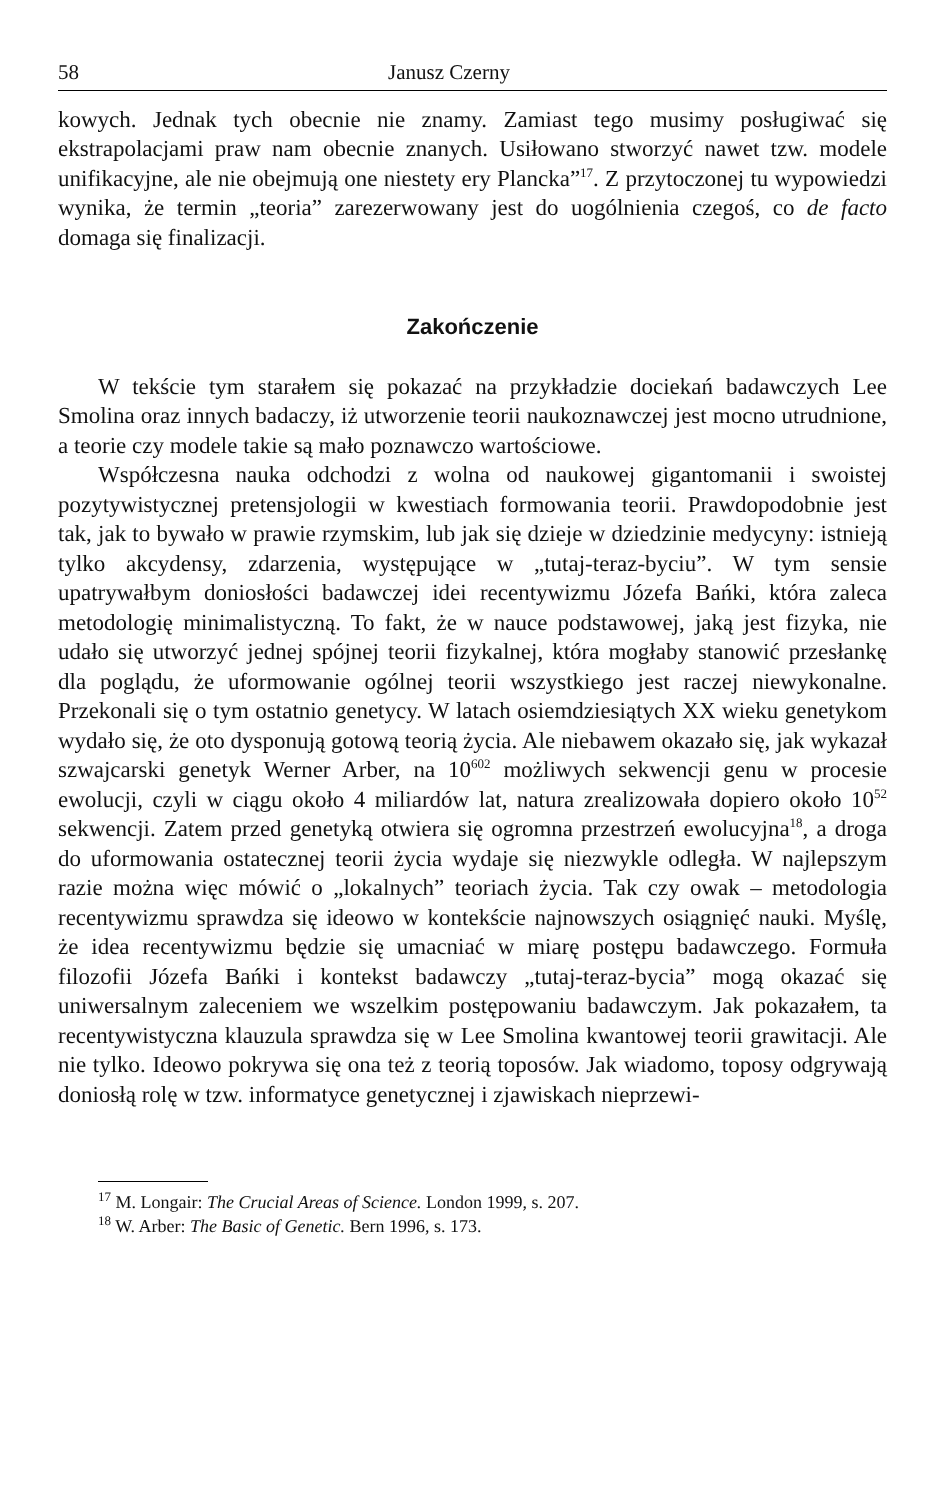58 Janusz Czerny
kowych. Jednak tych obecnie nie znamy. Zamiast tego musimy posługiwać się ekstrapolacjami praw nam obecnie znanych. Usiłowano stworzyć nawet tzw. modele unifikacyjne, ale nie obejmują one niestety ery Plancka”<sup>17</sup>. Z przytoczonej tu wypowiedzi wynika, że termin „teoria” zarezerwowany jest do uogólnienia czegoś, co de facto domaga się finalizacji.
Zakończenie
W tekście tym starałem się pokazać na przykładzie dociekań badawczych Lee Smolina oraz innych badaczy, iż utworzenie teorii naukoznawczej jest mocno utrudnione, a teorie czy modele takie są mało poznawczo wartościowe.
Współczesna nauka odchodzi z wolna od naukowej gigantomanii i swoistej pozytywistycznej pretensjologii w kwestiach formowania teorii. Prawdopodobnie jest tak, jak to bywało w prawie rzymskim, lub jak się dzieje w dziedzinie medycyny: istnieją tylko akcydensy, zdarzenia, występujące w „tutaj-teraz-byciu”. W tym sensie upatrywałbym doniosłości badawczej idei recentywizmu Józefa Bańki, która zaleca metodologię minimalistyczną. To fakt, że w nauce podstawowej, jaką jest fizyka, nie udało się utworzyć jednej spójnej teorii fizykalnej, która mogłaby stanowić przesłankę dla poglądu, że uformowanie ogólnej teorii wszystkiego jest raczej niewykonalne. Przekonali się o tym ostatnio genetycy. W latach osiemdziesiątych XX wieku genetykom wydało się, że oto dysponują gotową teorią życia. Ale niebawem okazało się, jak wykazał szwajcarski genetyk Werner Arber, na 10<sup>602</sup> możliwych sekwencji genu w procesie ewolucji, czyli w ciągu około 4 miliardów lat, natura zrealizowała dopiero około 10<sup>52</sup> sekwencji. Zatem przed genetyką otwiera się ogromna przestrzeń ewolucyjna<sup>18</sup>, a droga do uformowania ostatecznej teorii życia wydaje się niezwykle odległa. W najlepszym razie można więc mówić o „lokalnych” teoriach życia. Tak czy owak – metodologia recentywizmu sprawdza się ideowo w kontekście najnowszych osiągnięć nauki. Myślę, że idea recentywizmu będzie się umacniać w miarę postępu badawczego. Formuła filozofii Józefa Bańki i kontekst badawczy „tutaj-teraz-bycia” mogą okazać się uniwersalnym zaleceniem we wszelkim postępowaniu badawczym. Jak pokazałem, ta recentywistyczna klauzula sprawdza się w Lee Smolina kwantowej teorii grawitacji. Ale nie tylko. Ideowo pokrywa się ona też z teorią toposów. Jak wiadomo, toposy odgrywają doniosłą rolę w tzw. informatyce genetycznej i zjawiskach nieprzewi-
<sup>17</sup> M. Longair: The Crucial Areas of Science. London 1999, s. 207.
<sup>18</sup> W. Arber: The Basic of Genetic. Bern 1996, s. 173.